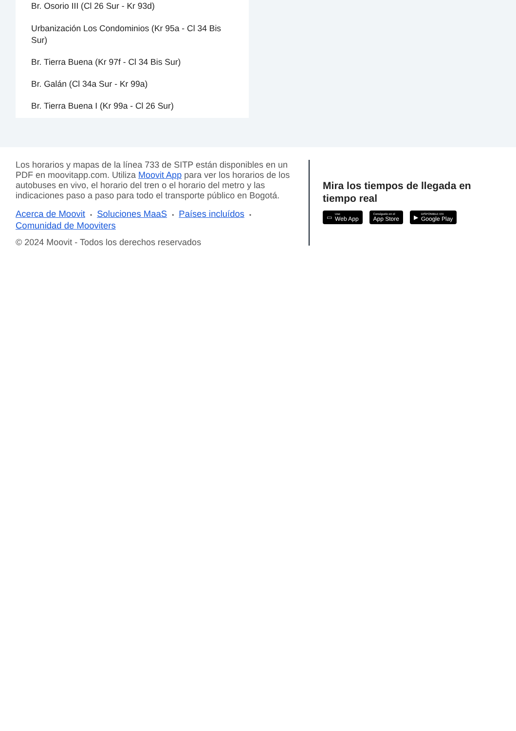Br. Osorio III (Cl 26 Sur - Kr 93d)
Urbanización Los Condominios (Kr 95a - Cl 34 Bis Sur)
Br. Tierra Buena (Kr 97f - Cl 34 Bis Sur)
Br. Galán (Cl 34a Sur - Kr 99a)
Br. Tierra Buena I (Kr 99a - Cl 26 Sur)
Los horarios y mapas de la línea 733 de SITP están disponibles en un PDF en moovitapp.com. Utiliza Moovit App para ver los horarios de los autobuses en vivo, el horario del tren o el horario del metro y las indicaciones paso a paso para todo el transporte público en Bogotá.
Acerca de Moovit • Soluciones MaaS • Países incluídos •
Comunidad de Mooviters
© 2024 Moovit - Todos los derechos reservados
Mira los tiempos de llegada en tiempo real
▭ Use
Web App
Consíguelo en el
App Store
▶ DISPONIBLE EN
Google Play